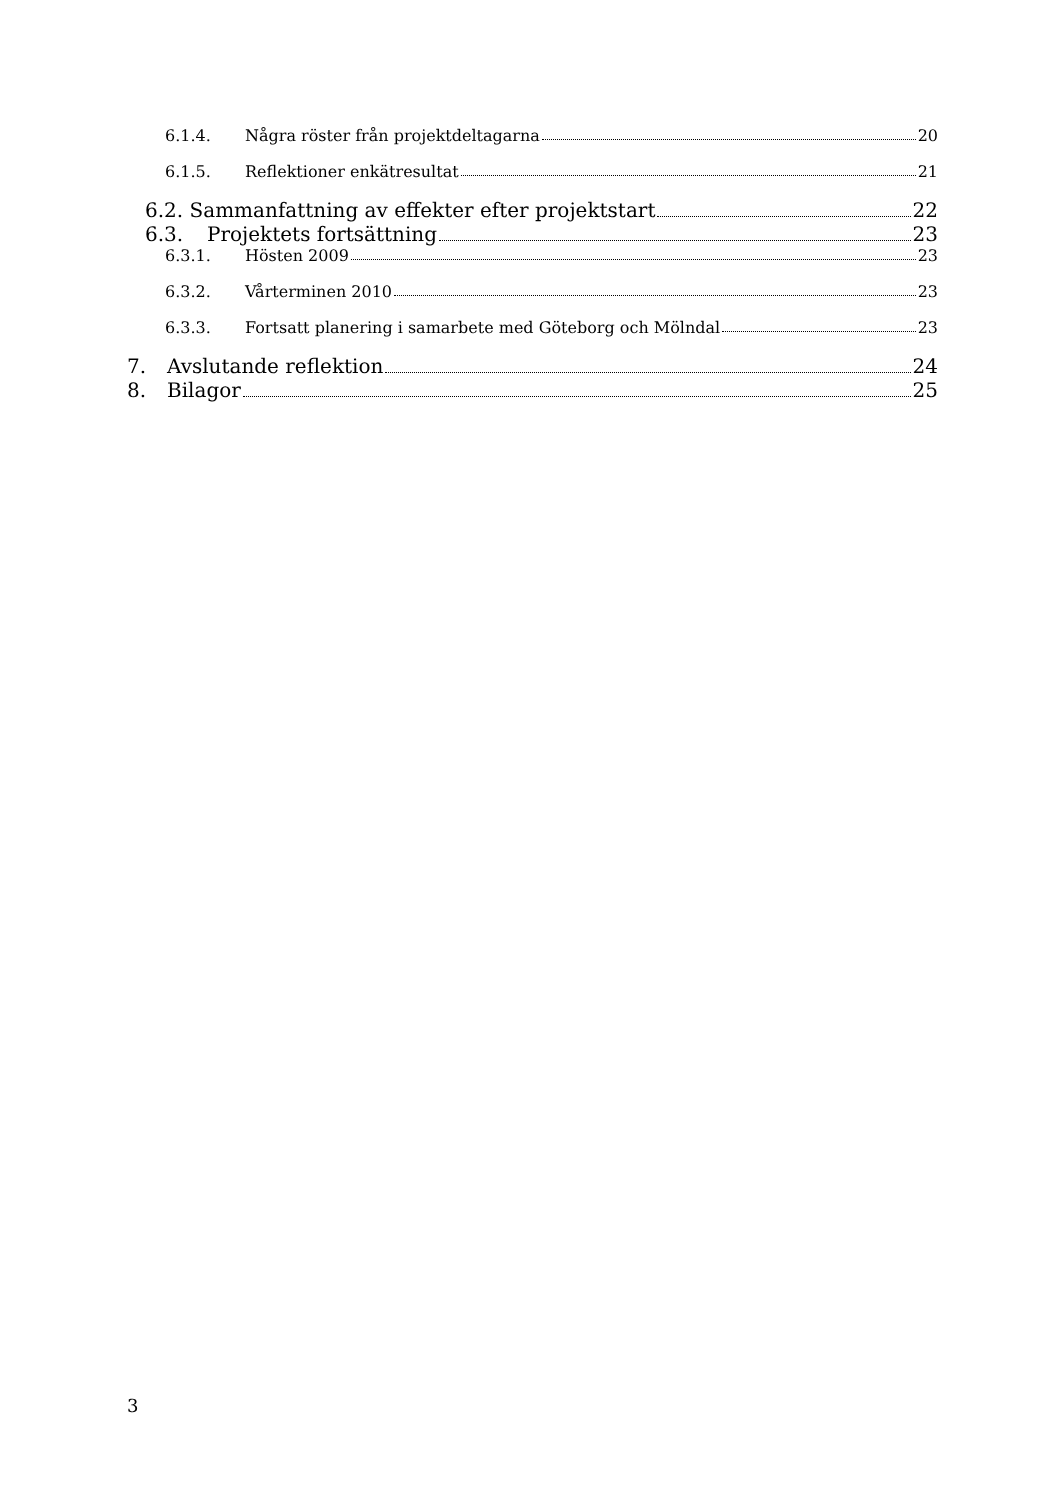6.1.4. Några röster från projektdeltagarna 20
6.1.5. Reflektioner enkätresultat 21
6.2. Sammanfattning av effekter efter projektstart 22
6.3. Projektets fortsättning 23
6.3.1. Hösten 2009 23
6.3.2. Vårterminen 2010 23
6.3.3. Fortsatt planering i samarbete med Göteborg och Mölndal 23
7. Avslutande reflektion 24
8. Bilagor 25
3